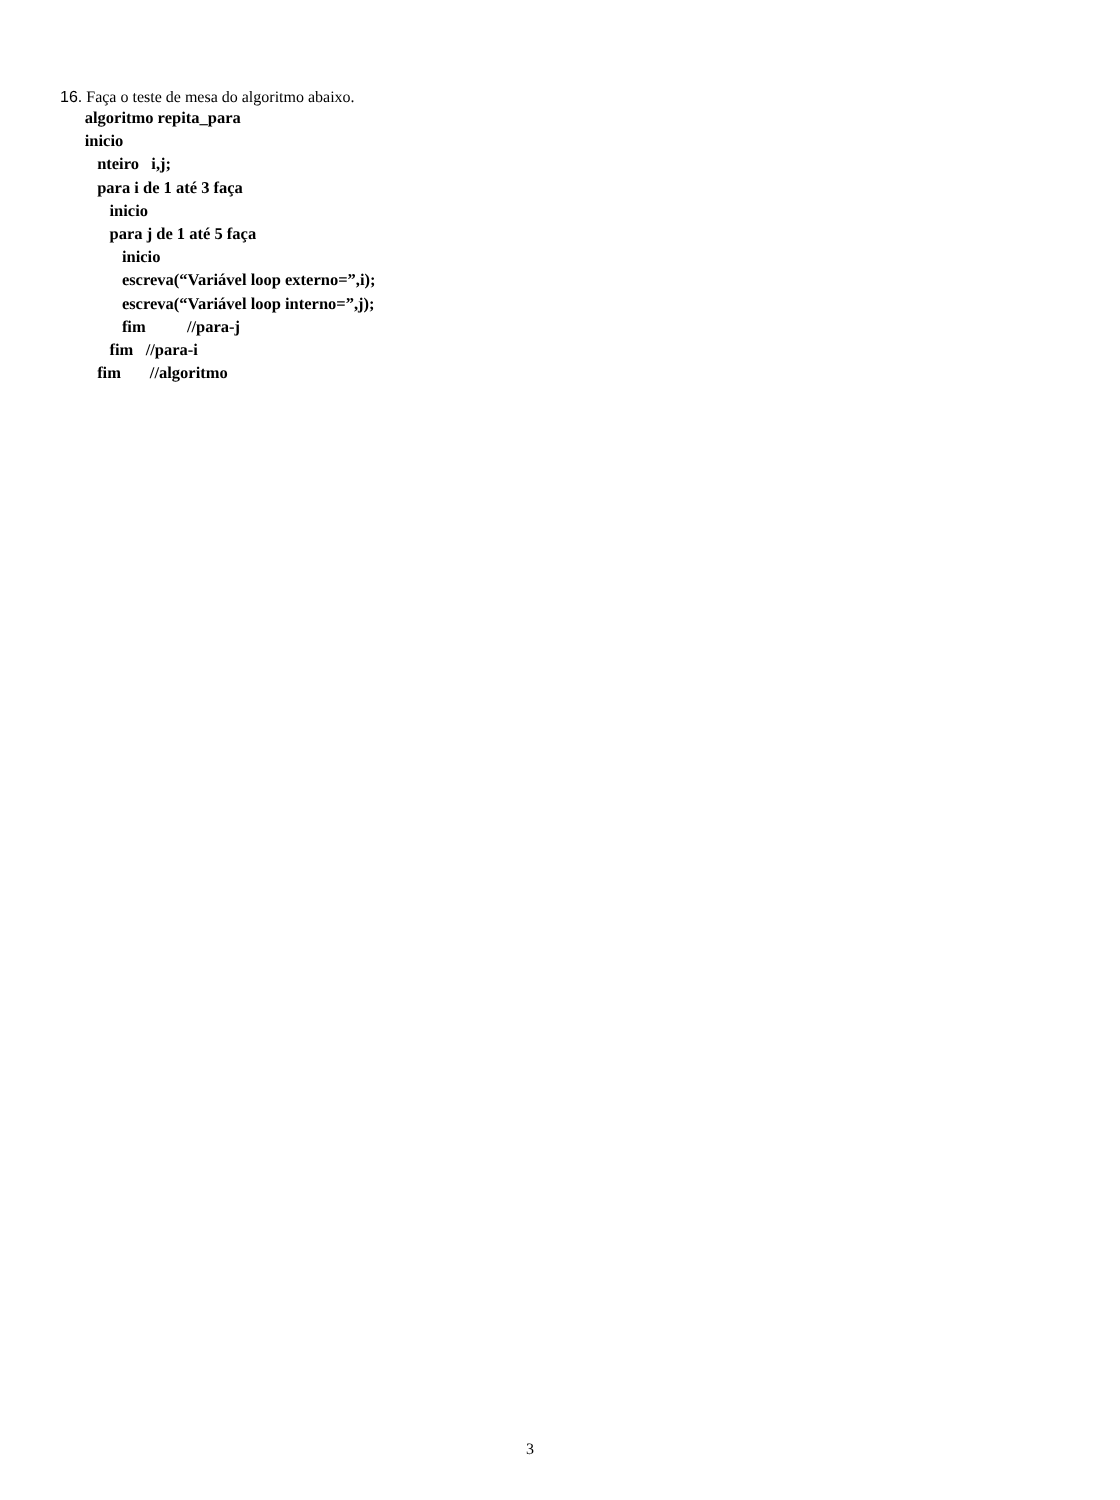16. Faça o teste de mesa do algoritmo abaixo.
      algoritmo repita_para
      inicio
         nteiro   i,j;
         para i de 1 até 3 faça
            inicio
            para j de 1 até 5 faça
               inicio
               escreva(“Variável loop externo=”,i);
               escreva(“Variável loop interno=”,j);
               fim          //para-j
            fim   //para-i
         fim       //algoritmo
3